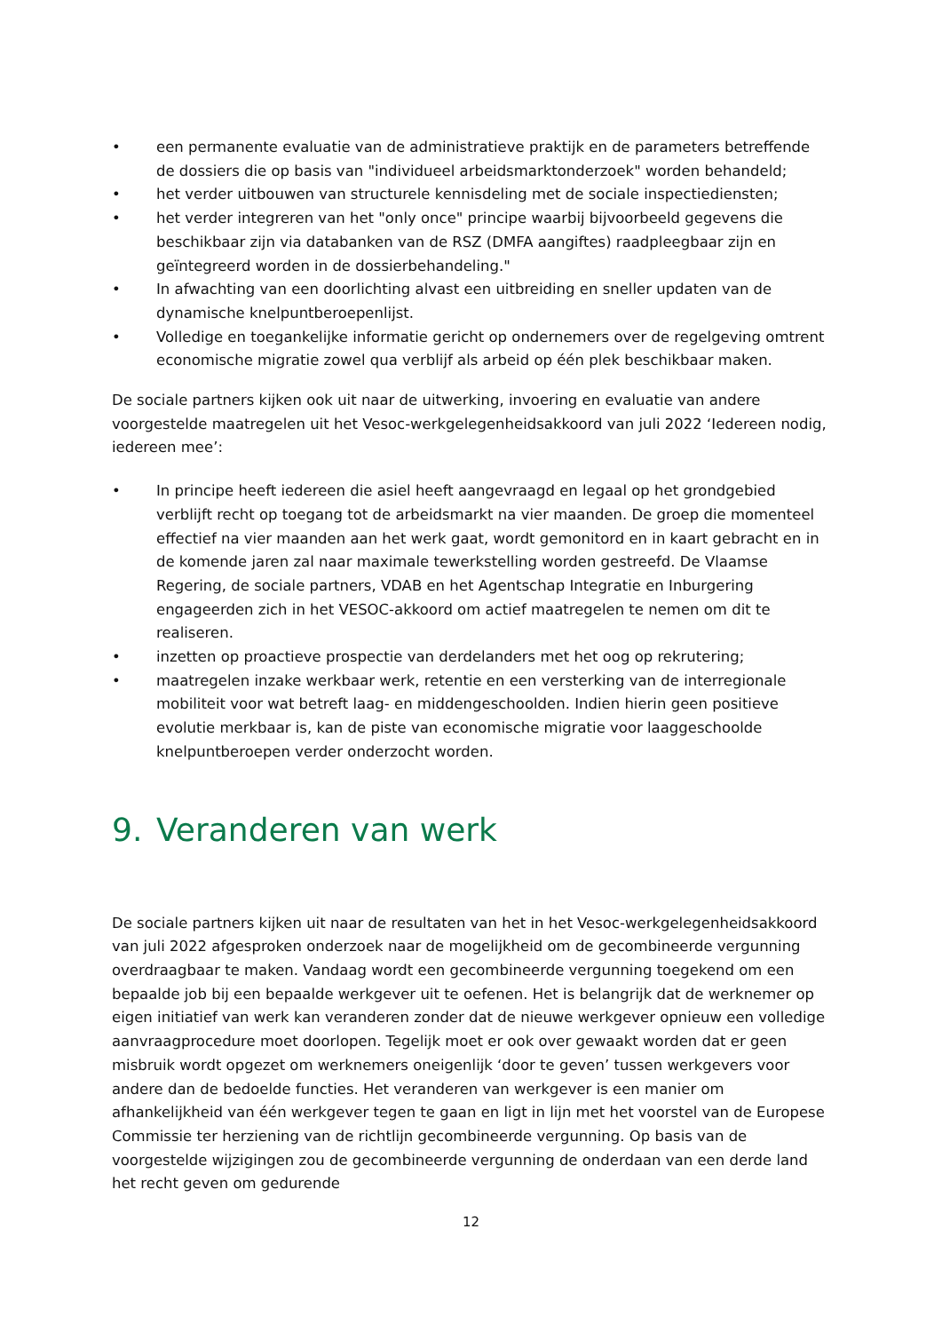• een permanente evaluatie van de administratieve praktijk en de parameters betreffende de dossiers die op basis van "individueel arbeidsmarktonderzoek" worden behandeld;
• het verder uitbouwen van structurele kennisdeling met de sociale inspectiediensten;
• het verder integreren van het "only once" principe waarbij bijvoorbeeld gegevens die beschikbaar zijn via databanken van de RSZ (DMFA aangiftes) raadpleegbaar zijn en geïntegreerd worden in de dossierbehandeling."
• In afwachting van een doorlichting alvast een uitbreiding en sneller updaten van de dynamische knelpuntberoepenlijst.
• Volledige en toegankelijke informatie gericht op ondernemers over de regelgeving omtrent economische migratie zowel qua verblijf als arbeid op één plek beschikbaar maken.
De sociale partners kijken ook uit naar de uitwerking, invoering en evaluatie van andere voorgestelde maatregelen uit het Vesoc-werkgelegenheidsakkoord van juli 2022 ‘Iedereen nodig, iedereen mee’:
• In principe heeft iedereen die asiel heeft aangevraagd en legaal op het grondgebied verblijft recht op toegang tot de arbeidsmarkt na vier maanden. De groep die momenteel effectief na vier maanden aan het werk gaat, wordt gemonitord en in kaart gebracht en in de komende jaren zal naar maximale tewerkstelling worden gestreefd. De Vlaamse Regering, de sociale partners, VDAB en het Agentschap Integratie en Inburgering engageerden zich in het VESOC-akkoord om actief maatregelen te nemen om dit te realiseren.
• inzetten op proactieve prospectie van derdelanders met het oog op rekrutering;
• maatregelen inzake werkbaar werk, retentie en een versterking van de interregionale mobiliteit voor wat betreft laag- en middengeschoolden. Indien hierin geen positieve evolutie merkbaar is, kan de piste van economische migratie voor laaggeschoolde knelpuntberoepen verder onderzocht worden.
9. Veranderen van werk
De sociale partners kijken uit naar de resultaten van het in het Vesoc-werkgelegenheidsakkoord van juli 2022 afgesproken onderzoek naar de mogelijkheid om de gecombineerde vergunning overdraagbaar te maken. Vandaag wordt een gecombineerde vergunning toegekend om een bepaalde job bij een bepaalde werkgever uit te oefenen. Het is belangrijk dat de werknemer op eigen initiatief van werk kan veranderen zonder dat de nieuwe werkgever opnieuw een volledige aanvraagprocedure moet doorlopen. Tegelijk moet er ook over gewaakt worden dat er geen misbruik wordt opgezet om werknemers oneigenlijk ‘door te geven’ tussen werkgevers voor andere dan de bedoelde functies. Het veranderen van werkgever is een manier om afhankelijkheid van één werkgever tegen te gaan en ligt in lijn met het voorstel van de Europese Commissie ter herziening van de richtlijn gecombineerde vergunning. Op basis van de voorgestelde wijzigingen zou de gecombineerde vergunning de onderdaan van een derde land het recht geven om gedurende
12